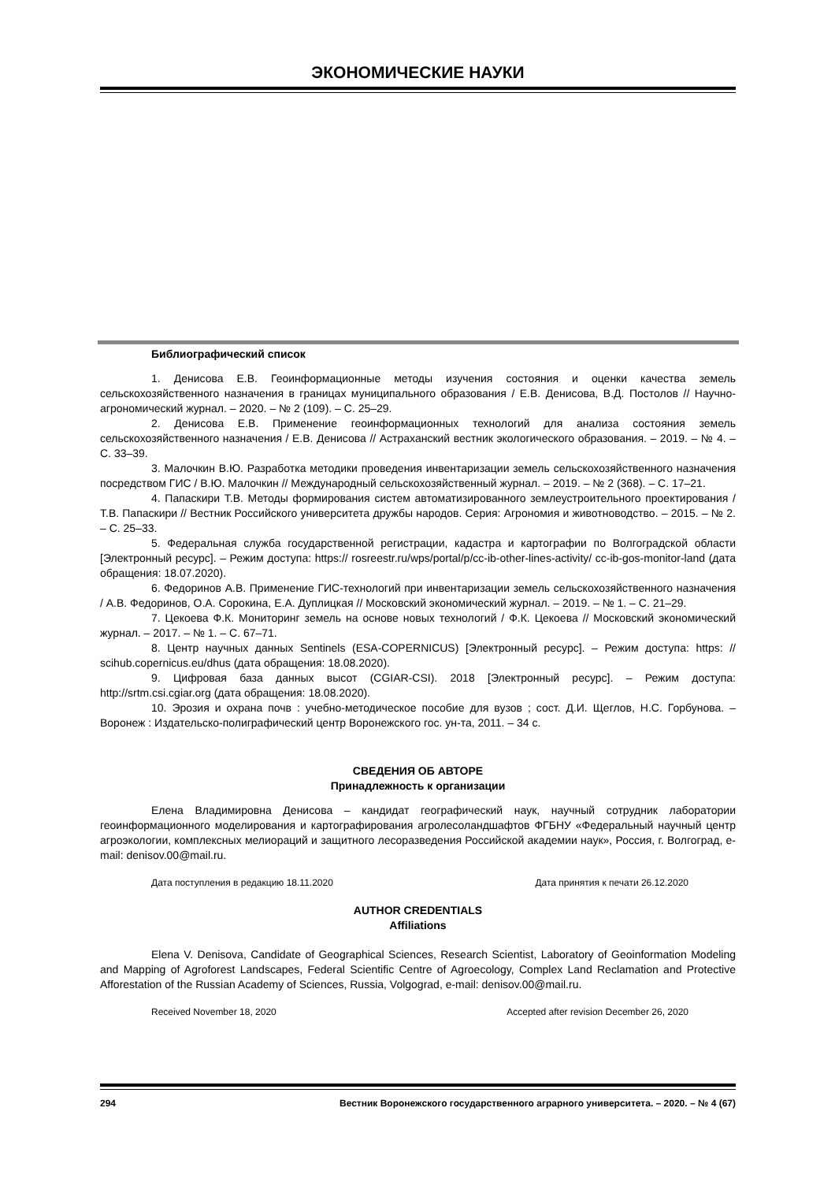ЭКОНОМИЧЕСКИЕ НАУКИ
Библиографический список
1. Денисова Е.В. Геоинформационные методы изучения состояния и оценки качества земель сельскохозяйственного назначения в границах муниципального образования / Е.В. Денисова, В.Д. Постолов // Научно-агрономический журнал. – 2020. – № 2 (109). – С. 25–29.
2. Денисова Е.В. Применение геоинформационных технологий для анализа состояния земель сельскохозяйственного назначения / Е.В. Денисова // Астраханский вестник экологического образования. – 2019. – № 4. – С. 33–39.
3. Малочкин В.Ю. Разработка методики проведения инвентаризации земель сельскохозяйственного назначения посредством ГИС / В.Ю. Малочкин // Международный сельскохозяйственный журнал. – 2019. – № 2 (368). – С. 17–21.
4. Папаскири Т.В. Методы формирования систем автоматизированного землеустроительного проектирования / Т.В. Папаскири // Вестник Российского университета дружбы народов. Серия: Агрономия и животноводство. – 2015. – № 2. – С. 25–33.
5. Федеральная служба государственной регистрации, кадастра и картографии по Волгоградской области [Электронный ресурс]. – Режим доступа: https:// rosreestr.ru/wps/portal/p/cc-ib-other-lines-activity/ cc-ib-gos-monitor-land (дата обращения: 18.07.2020).
6. Федоринов А.В. Применение ГИС-технологий при инвентаризации земель сельскохозяйственного назначения / А.В. Федоринов, О.А. Сорокина, Е.А. Дуплицкая // Московский экономический журнал. – 2019. – № 1. – С. 21–29.
7. Цекоева Ф.К. Мониторинг земель на основе новых технологий / Ф.К. Цекоева // Московский экономический журнал. – 2017. – № 1. – С. 67–71.
8. Центр научных данных Sentinels (ESA-COPERNICUS) [Электронный ресурс]. – Режим доступа: https: // scihub.copernicus.eu/dhus (дата обращения: 18.08.2020).
9. Цифровая база данных высот (CGIAR-CSI). 2018 [Электронный ресурс]. – Режим доступа: http://srtm.csi.cgiar.org (дата обращения: 18.08.2020).
10. Эрозия и охрана почв : учебно-методическое пособие для вузов ; сост. Д.И. Щеглов, Н.С. Горбунова. – Воронеж : Издательско-полиграфический центр Воронежского гос. ун-та, 2011. – 34 с.
СВЕДЕНИЯ ОБ АВТОРЕ
Принадлежность к организации
Елена Владимировна Денисова – кандидат географический наук, научный сотрудник лаборатории геоинформационного моделирования и картографирования агролесоландшафтов ФГБНУ «Федеральный научный центр агроэкологии, комплексных мелиораций и защитного лесоразведения Российской академии наук», Россия, г. Волгоград, e-mail: denisov.00@mail.ru.
Дата поступления в редакцию 18.11.2020 Дата принятия к печати 26.12.2020
AUTHOR CREDENTIALS
Affiliations
Elena V. Denisova, Candidate of Geographical Sciences, Research Scientist, Laboratory of Geoinformation Modeling and Mapping of Agroforest Landscapes, Federal Scientific Centre of Agroecology, Complex Land Reclamation and Protective Afforestation of the Russian Academy of Sciences, Russia, Volgograd, e-mail: denisov.00@mail.ru.
Received November 18, 2020 Accepted after revision December 26, 2020
294 Вестник Воронежского государственного аграрного университета. – 2020. – № 4 (67)